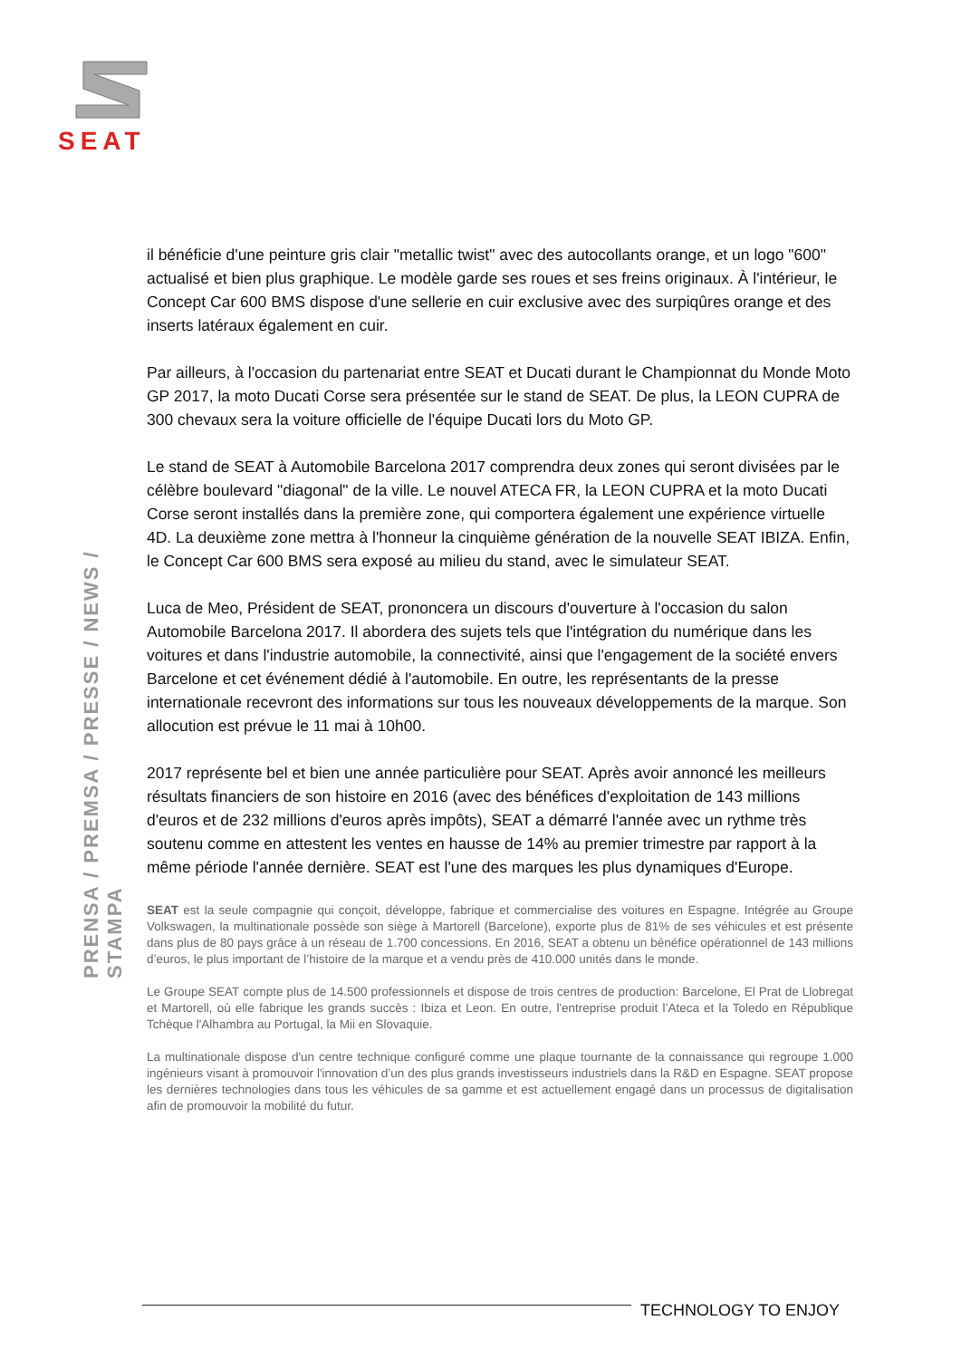SEAT
PRENSA / PREMSA / PRESSE / NEWS / STAMPA
il bénéficie d'une peinture gris clair "metallic twist" avec des autocollants orange, et un logo "600" actualisé et bien plus graphique. Le modèle garde ses roues et ses freins originaux. À l'intérieur, le Concept Car 600 BMS dispose d'une sellerie en cuir exclusive avec des surpiqûres orange et des inserts latéraux également en cuir.
Par ailleurs, à l'occasion du partenariat entre SEAT et Ducati durant le Championnat du Monde Moto GP 2017, la moto Ducati Corse sera présentée sur le stand de SEAT. De plus, la LEON CUPRA de 300 chevaux sera la voiture officielle de l'équipe Ducati lors du Moto GP.
Le stand de SEAT à Automobile Barcelona 2017 comprendra deux zones qui seront divisées par le célèbre boulevard "diagonal" de la ville. Le nouvel ATECA FR, la LEON CUPRA et la moto Ducati Corse seront installés dans la première zone, qui comportera également une expérience virtuelle 4D. La deuxième zone mettra à l'honneur la cinquième génération de la nouvelle SEAT IBIZA. Enfin, le Concept Car 600 BMS sera exposé au milieu du stand, avec le simulateur SEAT.
Luca de Meo, Président de SEAT, prononcera un discours d'ouverture à l'occasion du salon Automobile Barcelona 2017. Il abordera des sujets tels que l'intégration du numérique dans les voitures et dans l'industrie automobile, la connectivité, ainsi que l'engagement de la société envers Barcelone et cet événement dédié à l'automobile. En outre, les représentants de la presse internationale recevront des informations sur tous les nouveaux développements de la marque. Son allocution est prévue le 11 mai à 10h00.
2017 représente bel et bien une année particulière pour SEAT. Après avoir annoncé les meilleurs résultats financiers de son histoire en 2016 (avec des bénéfices d'exploitation de 143 millions d'euros et de 232 millions d'euros après impôts), SEAT a démarré l'année avec un rythme très soutenu comme en attestent les ventes en hausse de 14% au premier trimestre par rapport à la même période l'année dernière. SEAT est l'une des marques les plus dynamiques d'Europe.
SEAT est la seule compagnie qui conçoit, développe, fabrique et commercialise des voitures en Espagne. Intégrée au Groupe Volkswagen, la multinationale possède son siège à Martorell (Barcelone), exporte plus de 81% de ses véhicules et est présente dans plus de 80 pays grâce à un réseau de 1.700 concessions. En 2016, SEAT a obtenu un bénéfice opérationnel de 143 millions d’euros, le plus important de l’histoire de la marque et a vendu près de 410.000 unités dans le monde.
Le Groupe SEAT compte plus de 14.500 professionnels et dispose de trois centres de production: Barcelone, El Prat de Llobregat et Martorell, où elle fabrique les grands succès : Ibiza et Leon. En outre, l'entreprise produit l’Ateca et la Toledo en République Tchèque l'Alhambra au Portugal, la Mii en Slovaquie.
La multinationale dispose d'un centre technique configuré comme une plaque tournante de la connaissance qui regroupe 1.000 ingénieurs visant à promouvoir l'innovation d’un des plus grands investisseurs industriels dans la R&D en Espagne. SEAT propose les dernières technologies dans tous les véhicules de sa gamme et est actuellement engagé dans un processus de digitalisation afin de promouvoir la mobilité du futur.
TECHNOLOGY TO ENJOY